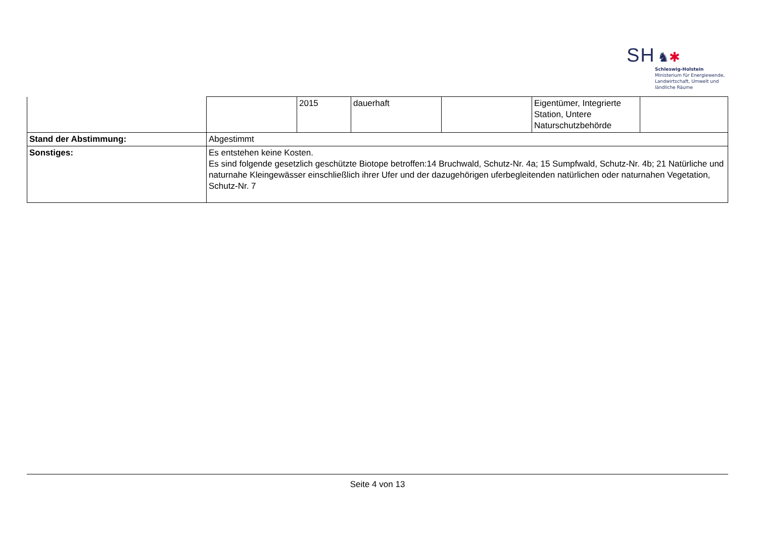SH ♞✱
Schleswig-Holstein
Ministerium für Energiewende,
Landwirtschaft, Umwelt und
ländliche Räume
| | | 2015 | dauerhaft | | Eigentümer, Integrierte Station, Untere Naturschutzbehörde | |
| Stand der Abstimmung: | Abgestimmt | | | | | |
| Sonstiges: | Es entstehen keine Kosten. Es sind folgende gesetzlich geschützte Biotope betroffen:14 Bruchwald, Schutz-Nr. 4a; 15 Sumpfwald, Schutz-Nr. 4b; 21 Natürliche und naturnahe Kleingewässer einschließlich ihrer Ufer und der dazugehörigen uferbegleitenden natürlichen oder naturnahen Vegetation, Schutz-Nr. 7 | | | | | |
Seite 4 von 13